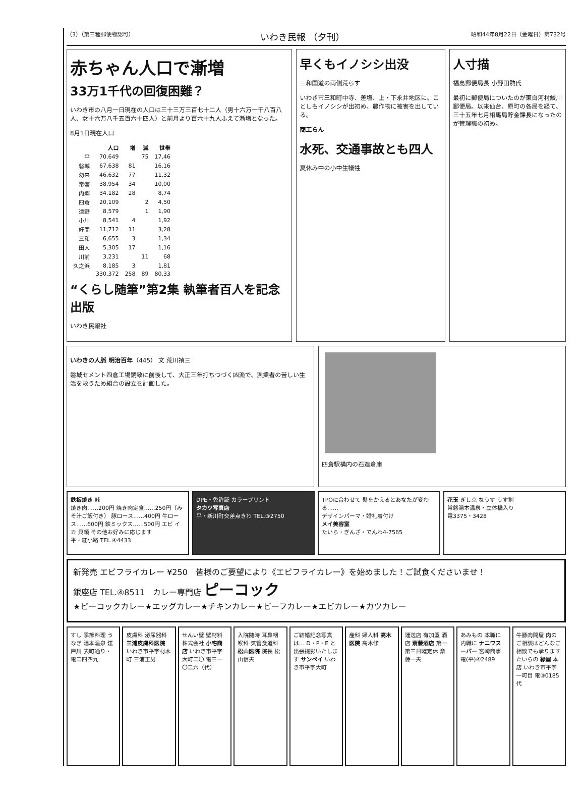（3）（第三種郵便物認可） いわき民報 （夕刊） 昭和44年8月22日（金曜日）第732号
赤ちゃん人口で漸増
33万1千代の回復困難？
いわき市の八月一日現在の人口は三十三万三百七十二人（男十六万一千八百八人、女十六万八千五百六十四人）と前月より百六十九人ふえて漸増となった。
8月1日現在人口
| | 人口 | 増 | 減 | 世帯 |
| --- | --- | --- | --- | --- |
| 平 | 70,649 | | 75 | 17,46 |
| 磐城 | 67,638 | 81 | | 16,16 |
| 勿来 | 46,632 | 77 | | 11,32 |
| 常磐 | 38,954 | 34 | | 10,00 |
| 内郷 | 34,182 | 28 | | 8,74 |
| 四倉 | 20,109 | | 2 | 4,50 |
| 遠野 | 8,579 | | 1 | 1,90 |
| 小川 | 8,541 | 4 | | 1,92 |
| 好間 | 11,712 | 11 | | 3,28 |
| 三和 | 6,655 | 3 | | 1,34 |
| 田人 | 5,305 | 17 | | 1,16 |
| 川前 | 3,231 | | 11 | 68 |
| 久之浜 | 8,185 | 3 | | 1,81 |
| | 330,372 | 258 | 89 | 80,33 |
“くらし随筆”第2集 執筆者百人を記念出版
いわき民報社
早くもイノシシ出没
三和国道の両側荒らす
いわき市三和町中寺、差塩、上・下永井地区に、ことしもイノシシが出初め、農作物に被害を出している。
商工らん
水死、交通事故とも四人
夏休み中の小中生犠牲
人寸描
福島郵便局長 小野田勲氏
最初に郵便局についたのが東白河村鮫川郵便局。以来仙台、原町の各局を経て、三十五年七月相馬局貯金課長になったのが管理職の初め。
いわきの人脈 明治百年（445） 文 荒川禎三
磐城セメント四倉工場誘致に前後して、大正三年打ちつづく凶漁で、漁業者の苦しい生活を救うため組合の設立を計画した。
四倉駅構内の石造倉庫
鉄板焼き 峠
焼き肉……200円 焼き肉定食……250円（みそ汁ご飯付き） 豚ロース……400円 牛ロース……600円 鉄ミックス……500円 エビ イカ 貝類 その他お好みに応じます
平・紅小路 TEL.④4433
DPE・免許証 カラープリント
タカツ写真店
平・新川町交差点きわ TEL.③2750
TPOに合わせて 髪をかえるとあなたが変わる……
デザインパーマ・婚礼着付け
メイ美容室
たいら・ぎんざ・でんわ4-7565
花玉 ぎし京 なうす うす割
常磐湯本温泉・立体橋入り
電3375・3428
新発売 エビフライカレー ¥250　皆様のご要望により《エビフライカレー》を始めました！ご試食くださいませ！
銀座店 TEL.④8511　カレー専門店 ピーコック
★ピーコックカレー★エッグカレー★チキンカレー★ビーフカレー★エビカレー★カツカレー
すし 季節料理 うなぎ 湯本温泉 江戸川 表町通り・電二四四九
皮膚科 泌尿器科 三浦皮膚科医院 いわき市平字材木町 三浦正男
せんい壁 壁材料 株式会社 小宅商店 いわき市平字大町二〇 電三一〇二六（代）
入院随時 耳鼻咽喉科 気管食道科 松山医院 院長 松山信夫
ご結婚記念写真は… D・P・E と 出張撮影いたします サンペイ いわき市平字大町
産科 婦人科 高木医院 高木修 運送店 有加盟 酒店 斎藤酒店 第一第三日曜定休 斎藤一夫
あみもの 本職に内職に ナニワスーパー 宮崎商事 電(平)④2489
牛豚肉問屋 肉のご相談はどんなご相談でも承ります たいらの 緑屋 本店 いわき市平字一町目 電③0185代